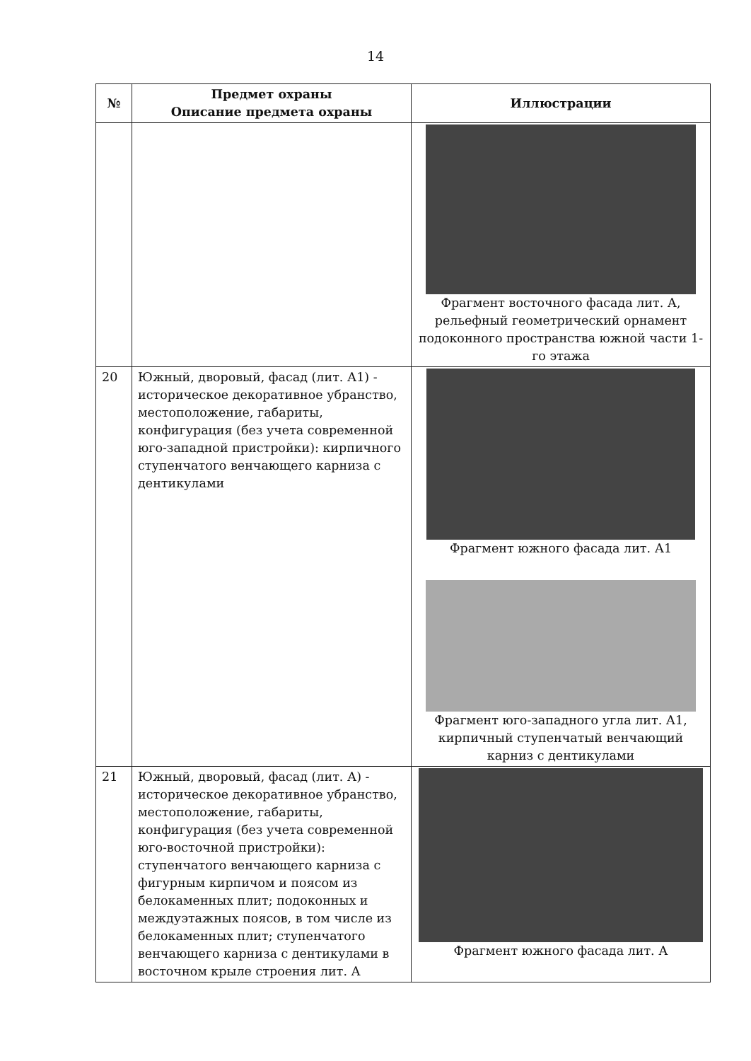14
| № | Предмет охраны Описание предмета охраны | Иллюстрации |
| --- | --- | --- |
| | | Фрагмент восточного фасада лит. А, рельефный геометрический орнамент подоконного пространства южной части 1-го этажа |
| 20 | Южный, дворовый, фасад (лит. А1) - историческое декоративное убранство, местоположение, габариты, конфигурация (без учета современной юго-западной пристройки): кирпичного ступенчатого венчающего карниза с дентикулами | Фрагмент южного фасада лит. А1 Фрагмент юго-западного угла лит. А1, кирпичный ступенчатый венчающий карниз с дентикулами |
| 21 | Южный, дворовый, фасад (лит. А) - историческое декоративное убранство, местоположение, габариты, конфигурация (без учета современной юго-восточной пристройки): ступенчатого венчающего карниза с фигурным кирпичом и поясом из белокаменных плит; подоконных и междуэтажных поясов, в том числе из белокаменных плит; ступенчатого венчающего карниза с дентикулами в восточном крыле строения лит. А | Фрагмент южного фасада лит. А |